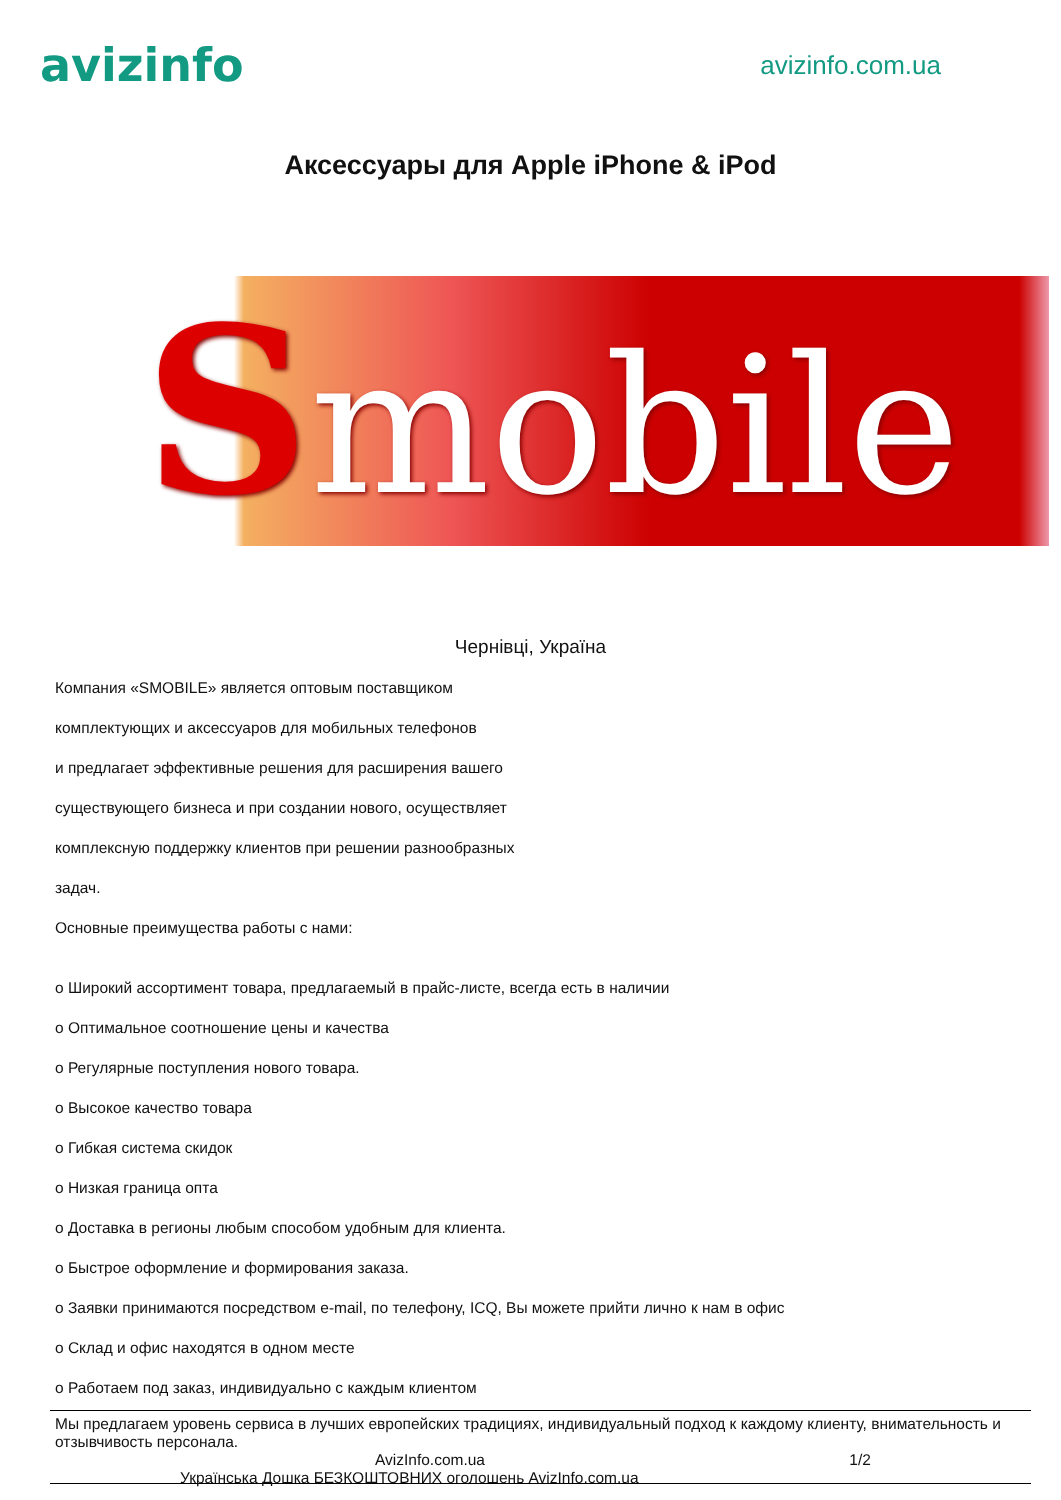avizinfo
avizinfo.com.ua
Аксессуары для Apple iPhone & iPod
Smobile
Чернівці, Україна
Компания «SMOBILE» является оптовым поставщиком
комплектующих и аксессуаров для мобильных телефонов
и предлагает эффективные решения для расширения вашего
существующего бизнеса и при создании нового, осуществляет
комплексную поддержку клиентов при решении разнообразных
задач.
Основные преимущества работы с нами:
o Широкий ассортимент товара, предлагаемый в прайс-листе, всегда есть в наличии
o Оптимальное соотношение цены и качества
o Регулярные поступления нового товара.
o Высокое качество товара
o Гибкая система скидок
o Низкая граница опта
o Доставка в регионы любым способом удобным для клиента.
o Быстрое оформление и формирования заказа.
o Заявки принимаются посредством e-mail, по телефону, ICQ, Вы можете прийти лично к нам в офис
o Склад и офис находятся в одном месте
o Работаем под заказ, индивидуально с каждым клиентом
Мы предлагаем уровень сервиса в лучших европейских традициях, индивидуальный подход к каждому клиенту, внимательность и отзывчивость персонала.
AvizInfo.com.ua 1/2
Українська Дошка БЕЗКОШТОВНИХ оголошень AvizInfo.com.ua